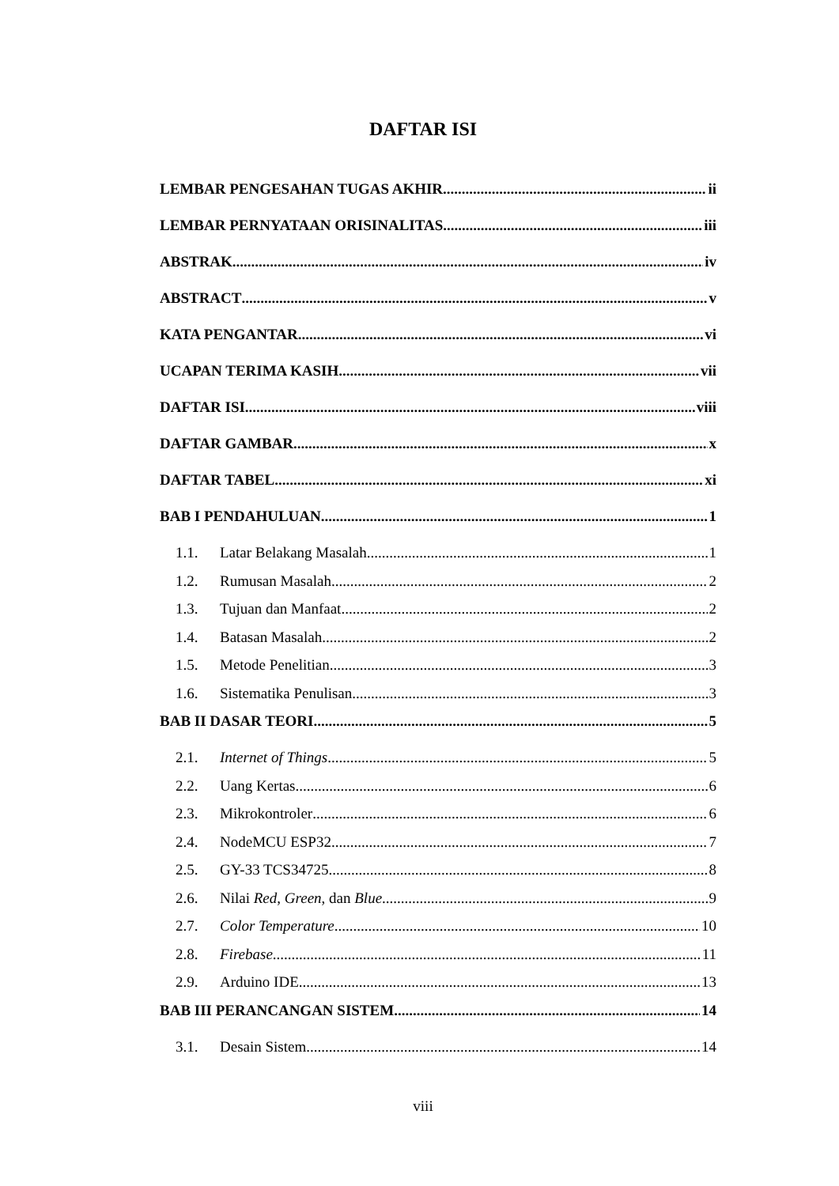DAFTAR ISI
LEMBAR PENGESAHAN TUGAS AKHIR ii
LEMBAR PERNYATAAN ORISINALITAS iii
ABSTRAK iv
ABSTRACT v
KATA PENGANTAR vi
UCAPAN TERIMA KASIH vii
DAFTAR ISI viii
DAFTAR GAMBAR x
DAFTAR TABEL xi
BAB I PENDAHULUAN 1
1.1. Latar Belakang Masalah 1
1.2. Rumusan Masalah 2
1.3. Tujuan dan Manfaat 2
1.4. Batasan Masalah 2
1.5. Metode Penelitian 3
1.6. Sistematika Penulisan 3
BAB II DASAR TEORI 5
2.1. Internet of Things 5
2.2. Uang Kertas 6
2.3. Mikrokontroler 6
2.4. NodeMCU ESP32 7
2.5. GY-33 TCS34725 8
2.6. Nilai Red, Green, dan Blue 9
2.7. Color Temperature 10
2.8. Firebase 11
2.9. Arduino IDE 13
BAB III PERANCANGAN SISTEM 14
3.1. Desain Sistem 14
viii